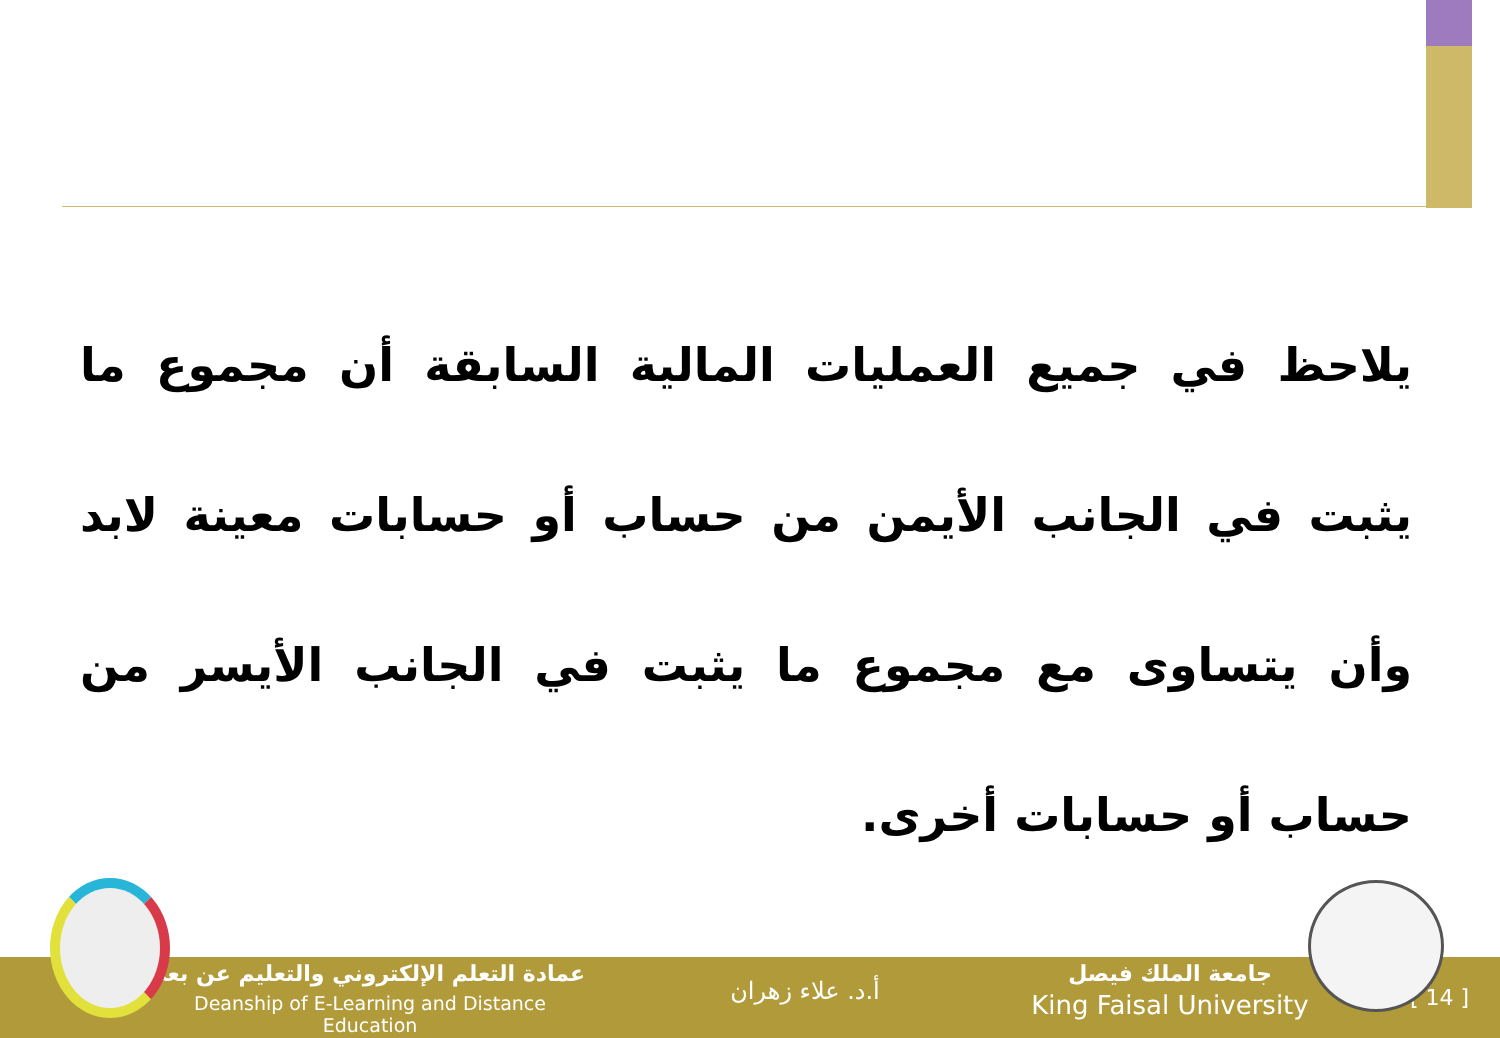يلاحظ في جميع العمليات المالية السابقة أن مجموع ما يثبت في الجانب الأيمن من حساب أو حسابات معينة لابد وأن يتساوى مع مجموع ما يثبت في الجانب الأيسر من حساب أو حسابات أخرى.
عمادة التعلم الإلكتروني والتعليم عن بعد
Deanship of E-Learning and Distance Education
أ.د. علاء زهران
جامعة الملك فيصل
King Faisal University
[ 14 ]